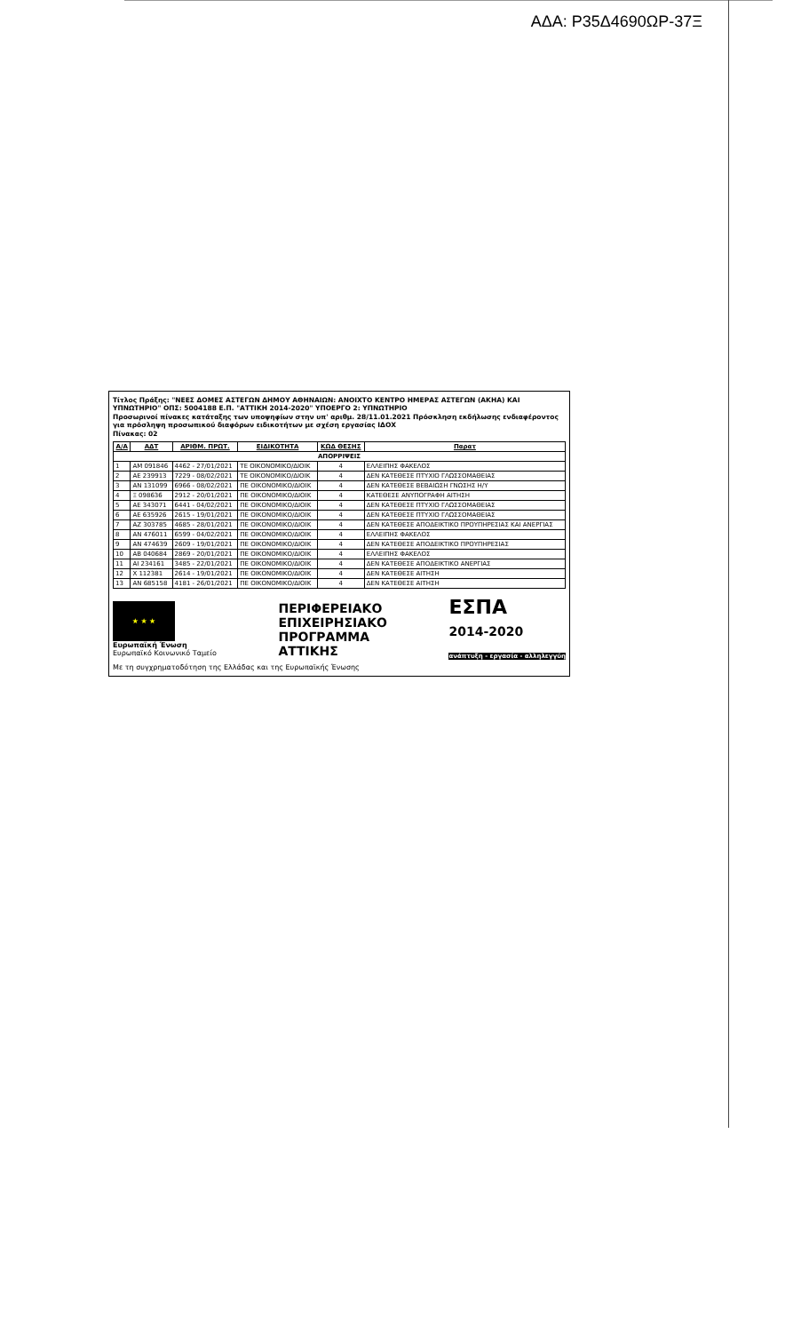ΑΔΑ: Ρ35Δ4690ΩΡ-37Ξ
Τίτλος Πράξης: "ΝΕΕΣ ΔΟΜΕΣ ΑΣΤΕΓΩΝ ΔΗΜΟΥ ΑΘΗΝΑΙΩΝ: ΑΝΟΙΧΤΟ ΚΕΝΤΡΟ ΗΜΕΡΑΣ ΑΣΤΕΓΩΝ (ΑΚΗΑ) ΚΑΙ ΥΠΝΩΤΗΡΙΟ" ΟΠΣ: 5004188 Ε.Π. "ΑΤΤΙΚΗ 2014-2020" ΥΠΟΕΡΓΟ 2: ΥΠΝΩΤΗΡΙΟ
Προσωρινοί πίνακες κατάταξης των υποψηφίων στην υπ' αριθμ. 28/11.01.2021 Πρόσκληση εκδήλωσης ενδιαφέροντος για πρόσληψη προσωπικού διαφόρων ειδικοτήτων με σχέση εργασίας ΙΔΟΧ
Πίνακας: 02
| Α/Α | ΑΔΤ | ΑΡΙΘΜ. ΠΡΩΤ. | ΕΙΔΙΚΟΤΗΤΑ | ΚΩΔ ΘΕΣΗΣ | Παρατ |
| --- | --- | --- | --- | --- | --- |
| ΑΠΟΡΡΙΨΕΙΣ | | | | | |
| 1 | ΑΜ 091846 | 4462 - 27/01/2021 | ΤΕ ΟΙΚΟΝΟΜΙΚΟ/ΔΙΟΙΚ | 4 | ΕΛΛΕΙΠΗΣ ΦΑΚΕΛΟΣ |
| 2 | ΑΕ 239913 | 7229 - 08/02/2021 | ΤΕ ΟΙΚΟΝΟΜΙΚΟ/ΔΙΟΙΚ | 4 | ΔΕΝ ΚΑΤΕΘΕΣΕ ΠΤΥΧΙΟ ΓΛΩΣΣΟΜΑΘΕΙΑΣ |
| 3 | ΑΝ 131099 | 6966 - 08/02/2021 | ΠΕ ΟΙΚΟΝΟΜΙΚΟ/ΔΙΟΙΚ | 4 | ΔΕΝ ΚΑΤΕΘΕΣΕ ΒΕΒΑΙΩΣΗ ΓΝΩΣΗΣ Η/Υ |
| 4 | Ξ 098636 | 2912 - 20/01/2021 | ΠΕ ΟΙΚΟΝΟΜΙΚΟ/ΔΙΟΙΚ | 4 | ΚΑΤΕΘΕΣΕ ΑΝΥΠΟΓΡΑΦΗ ΑΙΤΗΣΗ |
| 5 | ΑΕ 343071 | 6441 - 04/02/2021 | ΠΕ ΟΙΚΟΝΟΜΙΚΟ/ΔΙΟΙΚ | 4 | ΔΕΝ ΚΑΤΕΘΕΣΕ ΠΤΥΧΙΟ ΓΛΩΣΣΟΜΑΘΕΙΑΣ |
| 6 | ΑΕ 635926 | 2615 - 19/01/2021 | ΠΕ ΟΙΚΟΝΟΜΙΚΟ/ΔΙΟΙΚ | 4 | ΔΕΝ ΚΑΤΕΘΕΣΕ ΠΤΥΧΙΟ ΓΛΩΣΣΟΜΑΘΕΙΑΣ |
| 7 | ΑΖ 303785 | 4685 - 28/01/2021 | ΠΕ ΟΙΚΟΝΟΜΙΚΟ/ΔΙΟΙΚ | 4 | ΔΕΝ ΚΑΤΕΘΕΣΕ ΑΠΟΔΕΙΚΤΙΚΟ ΠΡΟΥΠΗΡΕΣΙΑΣ ΚΑΙ ΑΝΕΡΓΙΑΣ |
| 8 | ΑΝ 476011 | 6599 - 04/02/2021 | ΠΕ ΟΙΚΟΝΟΜΙΚΟ/ΔΙΟΙΚ | 4 | ΕΛΛΕΙΠΗΣ ΦΑΚΕΛΟΣ |
| 9 | ΑΝ 474639 | 2609 - 19/01/2021 | ΠΕ ΟΙΚΟΝΟΜΙΚΟ/ΔΙΟΙΚ | 4 | ΔΕΝ ΚΑΤΕΘΕΣΕ ΑΠΟΔΕΙΚΤΙΚΟ ΠΡΟΥΠΗΡΕΣΙΑΣ |
| 10 | ΑΒ 040684 | 2869 - 20/01/2021 | ΠΕ ΟΙΚΟΝΟΜΙΚΟ/ΔΙΟΙΚ | 4 | ΕΛΛΕΙΠΗΣ ΦΑΚΕΛΟΣ |
| 11 | ΑΙ 234161 | 3485 - 22/01/2021 | ΠΕ ΟΙΚΟΝΟΜΙΚΟ/ΔΙΟΙΚ | 4 | ΔΕΝ ΚΑΤΕΘΕΣΕ ΑΠΟΔΕΙΚΤΙΚΟ ΑΝΕΡΓΙΑΣ |
| 12 | Χ 112381 | 2614 - 19/01/2021 | ΠΕ ΟΙΚΟΝΟΜΙΚΟ/ΔΙΟΙΚ | 4 | ΔΕΝ ΚΑΤΕΘΕΣΕ ΑΙΤΗΣΗ |
| 13 | ΑΝ 685158 | 4181 - 26/01/2021 | ΠΕ ΟΙΚΟΝΟΜΙΚΟ/ΔΙΟΙΚ | 4 | ΔΕΝ ΚΑΤΕΘΕΣΕ ΑΙΤΗΣΗ |
★ ★ ★
Ευρωπαϊκή Ένωση
Ευρωπαϊκό Κοινωνικό Ταμείο
ΠΕΡΙΦΕΡΕΙΑΚΟ
ΕΠΙΧΕΙΡΗΣΙΑΚΟ
ΠΡΟΓΡΑΜΜΑ
ΑΤΤΙΚΗΣ
ΕΣΠΑ
2014-2020
ανάπτυξη - εργασία - αλληλεγγύη
Με τη συγχρηματοδότηση της Ελλάδας και της Ευρωπαϊκής Ένωσης